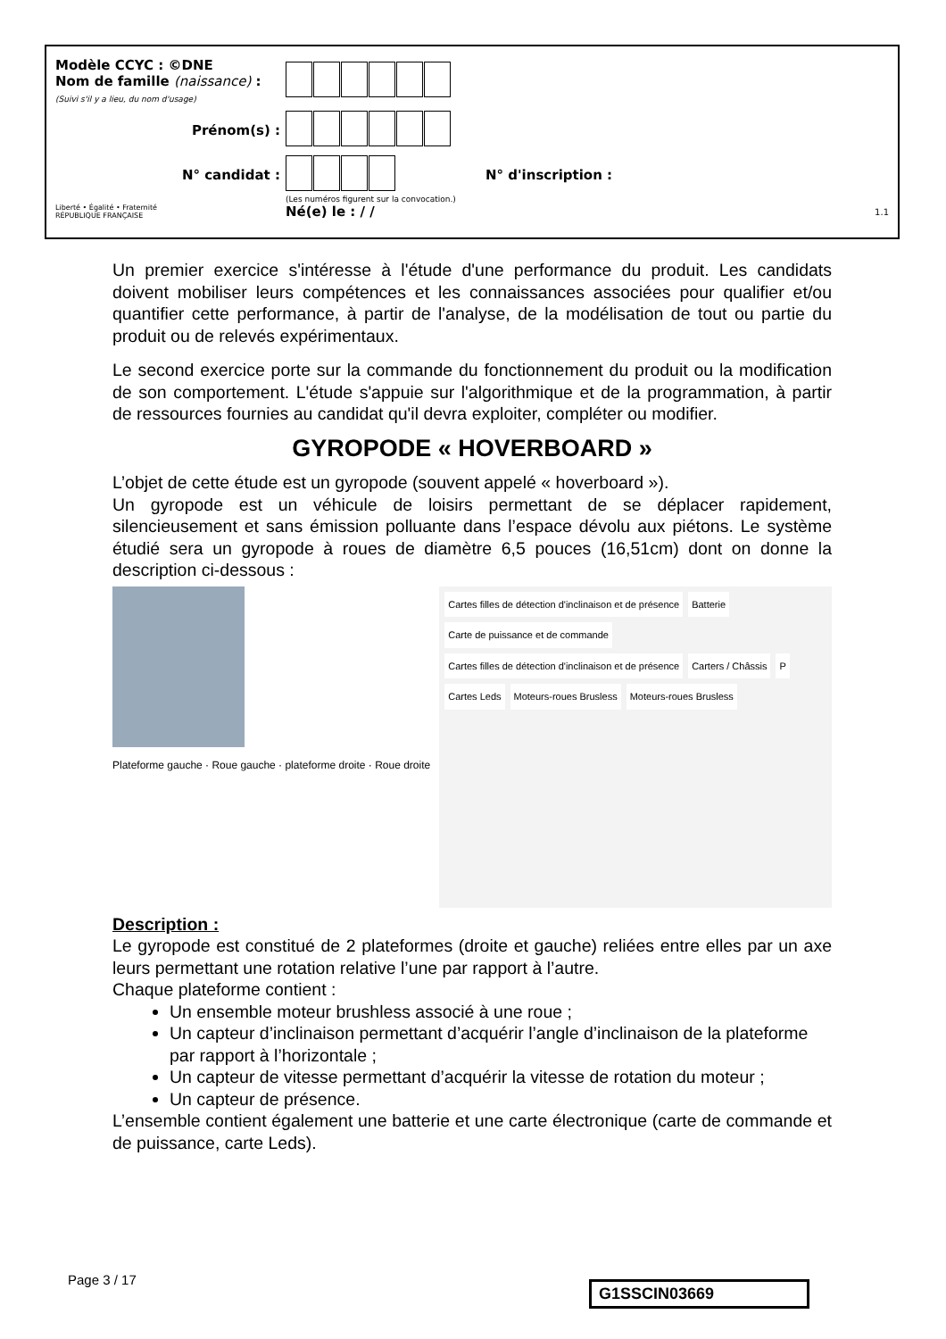Modèle CCYC : ©DNE
Nom de famille (naissance) :
(Suivi s'il y a lieu, du nom d'usage)
Prénom(s) :
N° candidat : N° d'inscription :
(Les numéros figurent sur la convocation.)
Liberté • Égalité • Fraternité
RÉPUBLIQUE FRANÇAISE
Né(e) le : / /
1.1
Un premier exercice s'intéresse à l'étude d'une performance du produit. Les candidats doivent mobiliser leurs compétences et les connaissances associées pour qualifier et/ou quantifier cette performance, à partir de l'analyse, de la modélisation de tout ou partie du produit ou de relevés expérimentaux.
Le second exercice porte sur la commande du fonctionnement du produit ou la modification de son comportement. L'étude s'appuie sur l'algorithmique et de la programmation, à partir de ressources fournies au candidat qu'il devra exploiter, compléter ou modifier.
GYROPODE « HOVERBOARD »
L’objet de cette étude est un gyropode (souvent appelé « hoverboard »).
Un gyropode est un véhicule de loisirs permettant de se déplacer rapidement, silencieusement et sans émission polluante dans l’espace dévolu aux piétons. Le système étudié sera un gyropode à roues de diamètre 6,5 pouces (16,51cm) dont on donne la description ci-dessous :
Plateforme gauche · Roue gauche · plateforme droite · Roue droite
Cartes filles de détection d'inclinaison et de présence Batterie Carte de puissance et de commande Cartes filles de détection d'inclinaison et de présence Carters / Châssis P Cartes Leds Moteurs-roues Brusless Moteurs-roues Brusless
Description :
Le gyropode est constitué de 2 plateformes (droite et gauche) reliées entre elles par un axe leurs permettant une rotation relative l’une par rapport à l’autre.
Chaque plateforme contient :
Un ensemble moteur brushless associé à une roue ;
Un capteur d’inclinaison permettant d’acquérir l’angle d’inclinaison de la plateforme par rapport à l’horizontale ;
Un capteur de vitesse permettant d’acquérir la vitesse de rotation du moteur ;
Un capteur de présence.
L’ensemble contient également une batterie et une carte électronique (carte de commande et de puissance, carte Leds).
Page 3 / 17 G1SSCIN03669